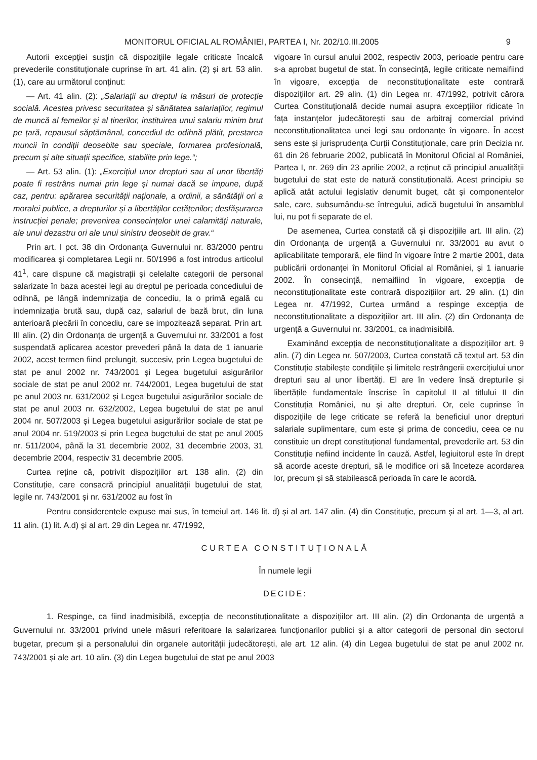MONITORUL OFICIAL AL ROMÂNIEI, PARTEA I, Nr. 202/10.III.2005 9
Autorii excepției susțin că dispozițiile legale criticate încalcă prevederile constituționale cuprinse în art. 41 alin. (2) și art. 53 alin. (1), care au următorul conținut:
— Art. 41 alin. (2): „Salariații au dreptul la măsuri de protecție socială. Acestea privesc securitatea și sănătatea salariaților, regimul de muncă al femeilor și al tinerilor, instituirea unui salariu minim brut pe țară, repausul săptămânal, concediul de odihnă plătit, prestarea muncii în condiții deosebite sau speciale, formarea profesională, precum și alte situații specifice, stabilite prin lege.“;
— Art. 53 alin. (1): „Exercițiul unor drepturi sau al unor libertăți poate fi restrâns numai prin lege și numai dacă se impune, după caz, pentru: apărarea securității naționale, a ordinii, a sănătății ori a moralei publice, a drepturilor și a libertăților cetățenilor; desfășurarea instrucției penale; prevenirea consecințelor unei calamități naturale, ale unui dezastru ori ale unui sinistru deosebit de grav.“
Prin art. I pct. 38 din Ordonanța Guvernului nr. 83/2000 pentru modificarea și completarea Legii nr. 50/1996 a fost introdus articolul 41<sup>1</sup>, care dispune că magistrații și celelalte categorii de personal salarizate în baza acestei legi au dreptul pe perioada concediului de odihnă, pe lângă indemnizația de concediu, la o primă egală cu indemnizația brută sau, după caz, salariul de bază brut, din luna anterioară plecării în concediu, care se impozitează separat. Prin art. III alin. (2) din Ordonanța de urgență a Guvernului nr. 33/2001 a fost suspendată aplicarea acestor prevederi până la data de 1 ianuarie 2002, acest termen fiind prelungit, succesiv, prin Legea bugetului de stat pe anul 2002 nr. 743/2001 și Legea bugetului asigurărilor sociale de stat pe anul 2002 nr. 744/2001, Legea bugetului de stat pe anul 2003 nr. 631/2002 și Legea bugetului asigurărilor sociale de stat pe anul 2003 nr. 632/2002, Legea bugetului de stat pe anul 2004 nr. 507/2003 și Legea bugetului asigurărilor sociale de stat pe anul 2004 nr. 519/2003 și prin Legea bugetului de stat pe anul 2005 nr. 511/2004, până la 31 decembrie 2002, 31 decembrie 2003, 31 decembrie 2004, respectiv 31 decembrie 2005.
Curtea reține că, potrivit dispozițiilor art. 138 alin. (2) din Constituție, care consacră principiul anualității bugetului de stat, legile nr. 743/2001 și nr. 631/2002 au fost în
vigoare în cursul anului 2002, respectiv 2003, perioade pentru care s-a aprobat bugetul de stat. În consecință, legile criticate nemaifiind în vigoare, excepția de neconstituționalitate este contrară dispozițiilor art. 29 alin. (1) din Legea nr. 47/1992, potrivit cărora Curtea Constituțională decide numai asupra excepțiilor ridicate în fața instanțelor judecătorești sau de arbitraj comercial privind neconstituționalitatea unei legi sau ordonanțe în vigoare. În acest sens este și jurisprudența Curții Constituționale, care prin Decizia nr. 61 din 26 februarie 2002, publicată în Monitorul Oficial al României, Partea I, nr. 269 din 23 aprilie 2002, a reținut că principiul anualității bugetului de stat este de natură constituțională. Acest principiu se aplică atât actului legislativ denumit buget, cât și componentelor sale, care, subsumându-se întregului, adică bugetului în ansamblul lui, nu pot fi separate de el.
De asemenea, Curtea constată că și dispozițiile art. III alin. (2) din Ordonanța de urgență a Guvernului nr. 33/2001 au avut o aplicabilitate temporară, ele fiind în vigoare între 2 martie 2001, data publicării ordonanței în Monitorul Oficial al României, și 1 ianuarie 2002. În consecință, nemaifiind în vigoare, excepția de neconstituționalitate este contrară dispozițiilor art. 29 alin. (1) din Legea nr. 47/1992, Curtea urmând a respinge excepția de neconstituționalitate a dispozițiilor art. III alin. (2) din Ordonanța de urgență a Guvernului nr. 33/2001, ca inadmisibilă.
Examinând excepția de neconstituționalitate a dispozițiilor art. 9 alin. (7) din Legea nr. 507/2003, Curtea constată că textul art. 53 din Constituție stabilește condițiile și limitele restrângerii exercițiului unor drepturi sau al unor libertăți. El are în vedere însă drepturile și libertățile fundamentale înscrise în capitolul II al titlului II din Constituția României, nu și alte drepturi. Or, cele cuprinse în dispozițiile de lege criticate se referă la beneficiul unor drepturi salariale suplimentare, cum este și prima de concediu, ceea ce nu constituie un drept constituțional fundamental, prevederile art. 53 din Constituție nefiind incidente în cauză. Astfel, legiuitorul este în drept să acorde aceste drepturi, să le modifice ori să înceteze acordarea lor, precum și să stabilească perioada în care le acordă.
Pentru considerentele expuse mai sus, în temeiul art. 146 lit. d) și al art. 147 alin. (4) din Constituție, precum și al art. 1—3, al art. 11 alin. (1) lit. A.d) și al art. 29 din Legea nr. 47/1992,
CURTEA CONSTITUȚIONALĂ
În numele legii
DECIDE:
1. Respinge, ca fiind inadmisibilă, excepția de neconstituționalitate a dispozițiilor art. III alin. (2) din Ordonanța de urgență a Guvernului nr. 33/2001 privind unele măsuri referitoare la salarizarea funcționarilor publici și a altor categorii de personal din sectorul bugetar, precum și a personalului din organele autorității judecătorești, ale art. 12 alin. (4) din Legea bugetului de stat pe anul 2002 nr. 743/2001 și ale art. 10 alin. (3) din Legea bugetului de stat pe anul 2003